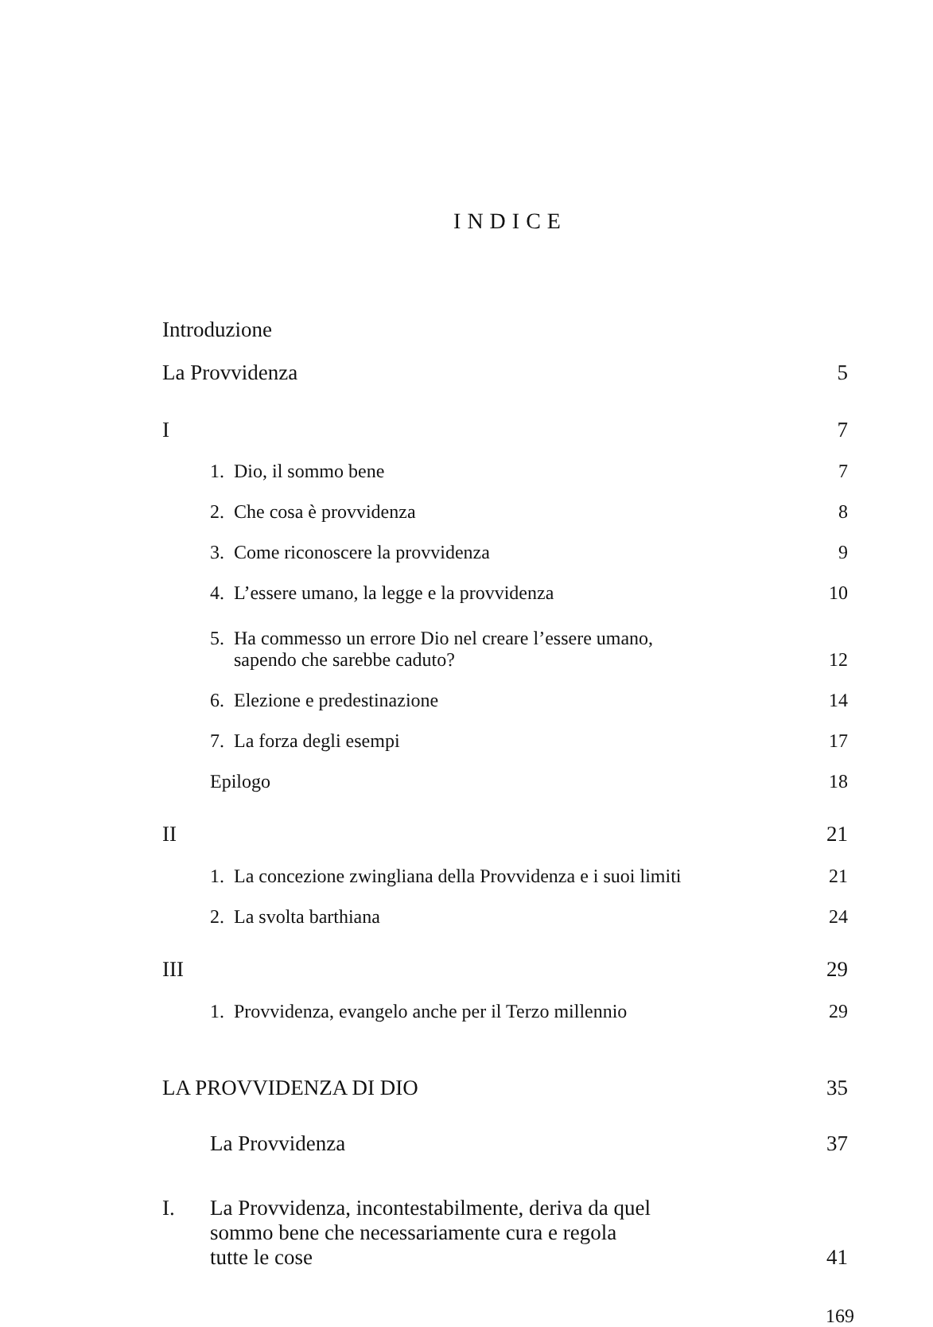INDICE
Introduzione
La Provvidenza 5
I 7
1. Dio, il sommo bene 7
2. Che cosa è provvidenza 8
3. Come riconoscere la provvidenza 9
4. L’essere umano, la legge e la provvidenza 10
5. Ha commesso un errore Dio nel creare l’essere umano,
sapendo che sarebbe caduto? 12
6. Elezione e predestinazione 14
7. La forza degli esempi 17
Epilogo 18
II 21
1. La concezione zwingliana della Provvidenza e i suoi limiti 21
2. La svolta barthiana 24
III 29
1. Provvidenza, evangelo anche per il Terzo millennio 29
LA PROVVIDENZA DI DIO 35
La Provvidenza 37
I. La Provvidenza, incontestabilmente, deriva da quel
sommo bene che necessariamente cura e regola
tutte le cose 41
169